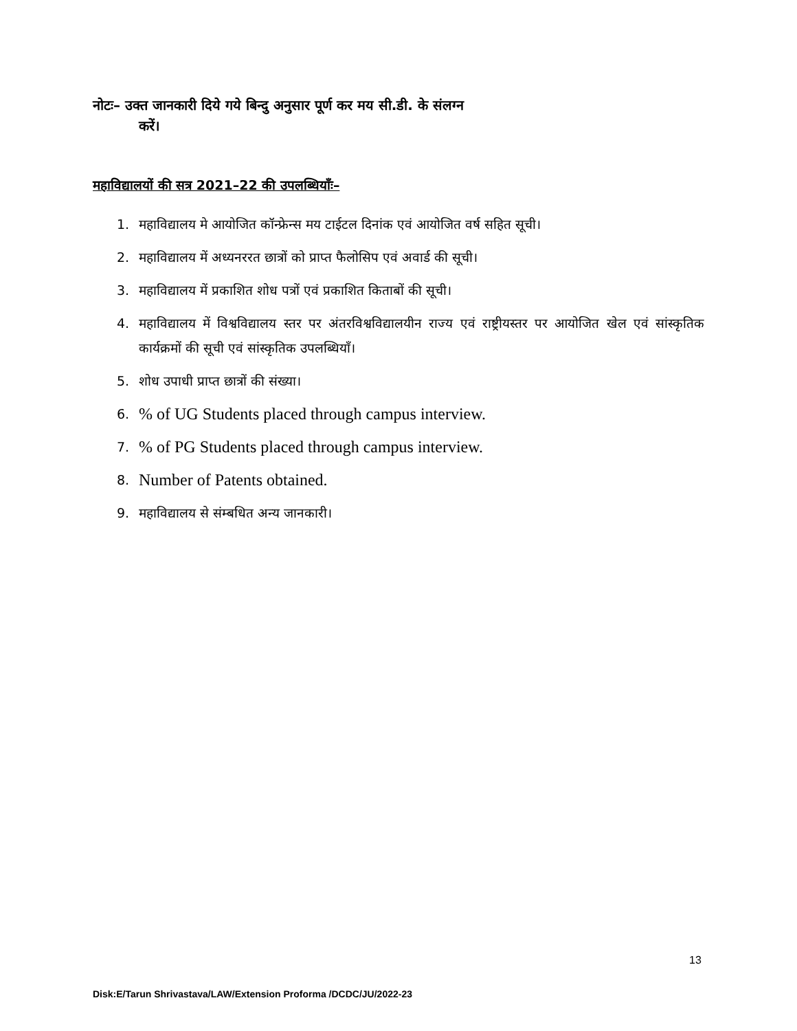नोटः– उक्त जानकारी दिये गये बिन्दु अनुसार पूर्ण कर मय सी.डी. के संलग्न
करें।
महाविद्यालयों की सत्र 2021–22 की उपलब्धियाँः–
1. महाविद्यालय मे आयोजित कॉन्फ्रेन्स मय टाईटल दिनांक एवं आयोजित वर्ष सहित सूची।
2. महाविद्यालय में अध्यनररत छात्रों को प्राप्त फैलोसिप एवं अवार्ड की सूची।
3. महाविद्यालय में प्रकाशित शोध पत्रों एवं प्रकाशित किताबों की सूची।
4. महाविद्यालय में विश्वविद्यालय स्तर पर अंतरविश्वविद्यालयीन राज्य एवं राष्ट्रीयस्तर पर आयोजित खेल एवं सांस्कृतिक कार्यक्रमों की सूची एवं सांस्कृतिक उपलब्धियाँ।
5. शोध उपाधी प्राप्त छात्रों की संख्या।
6.% of UG Students placed through campus interview.
7.% of PG Students placed through campus interview.
8. Number of Patents obtained.
9. महाविद्यालय से संम्बधित अन्य जानकारी।
13
Disk:E/Tarun Shrivastava/LAW/Extension Proforma /DCDC/JU/2022-23